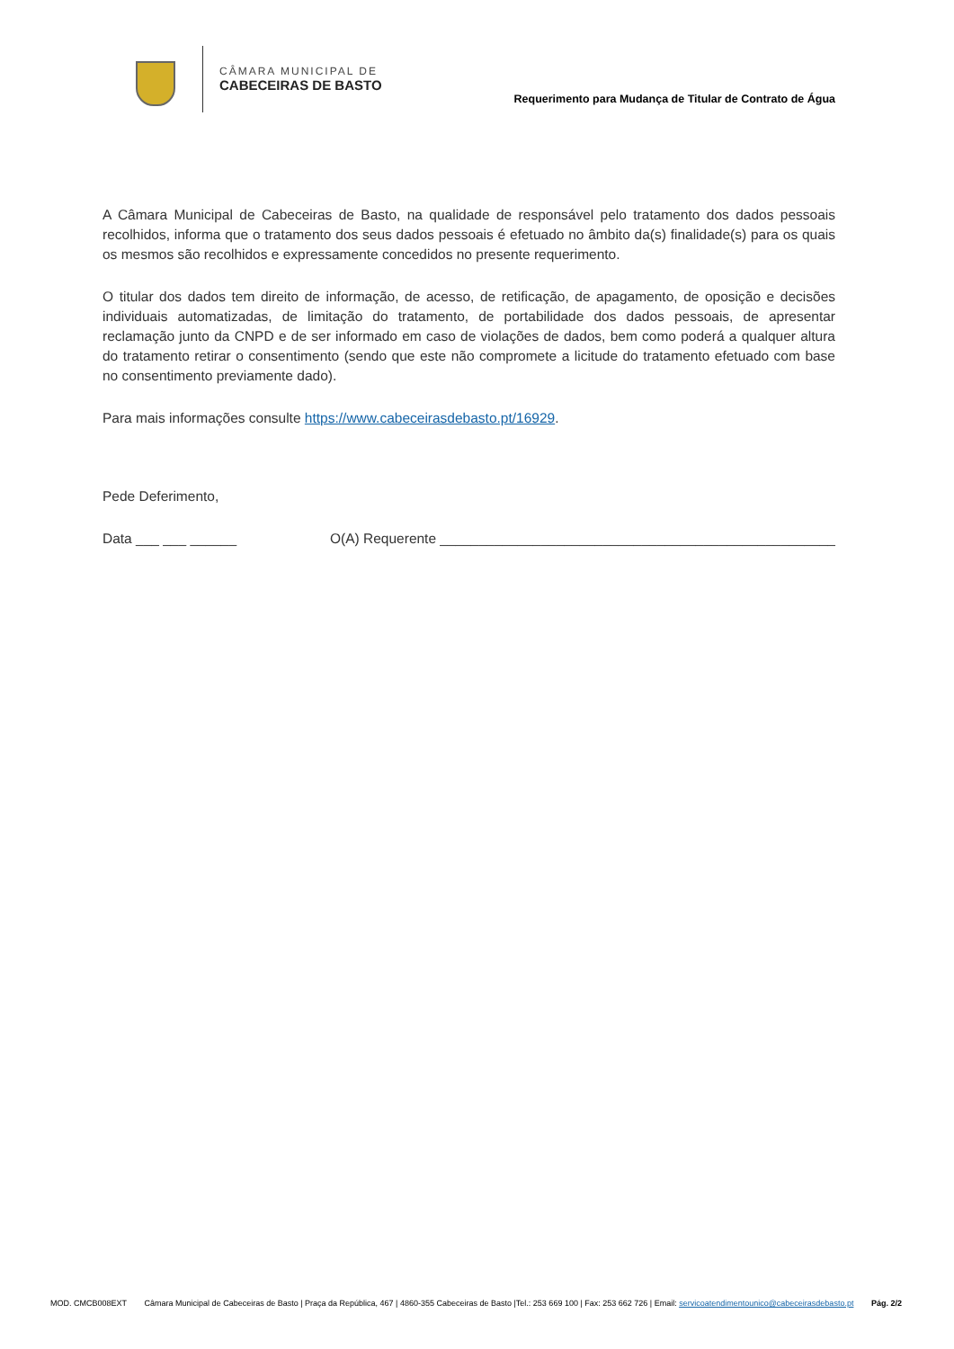CÂMARA MUNICIPAL DE
CABECEIRAS DE BASTO
Requerimento para Mudança de Titular de Contrato de Água
A Câmara Municipal de Cabeceiras de Basto, na qualidade de responsável pelo tratamento dos dados pessoais recolhidos, informa que o tratamento dos seus dados pessoais é efetuado no âmbito da(s) finalidade(s) para os quais os mesmos são recolhidos e expressamente concedidos no presente requerimento.
O titular dos dados tem direito de informação, de acesso, de retificação, de apagamento, de oposição e decisões individuais automatizadas, de limitação do tratamento, de portabilidade dos dados pessoais, de apresentar reclamação junto da CNPD e de ser informado em caso de violações de dados, bem como poderá a qualquer altura do tratamento retirar o consentimento (sendo que este não compromete a licitude do tratamento efetuado com base no consentimento previamente dado).
Para mais informações consulte https://www.cabeceirasdebasto.pt/16929.
Pede Deferimento,
Data ___ ___ ______ O(A) Requerente ___________________________________________________
MOD. CMCB008EXT Câmara Municipal de Cabeceiras de Basto | Praça da República, 467 | 4860-355 Cabeceiras de Basto |Tel.: 253 669 100 | Fax: 253 662 726 | Email: servicoatendimentounico@cabeceirasdebasto.pt Pág. 2/2